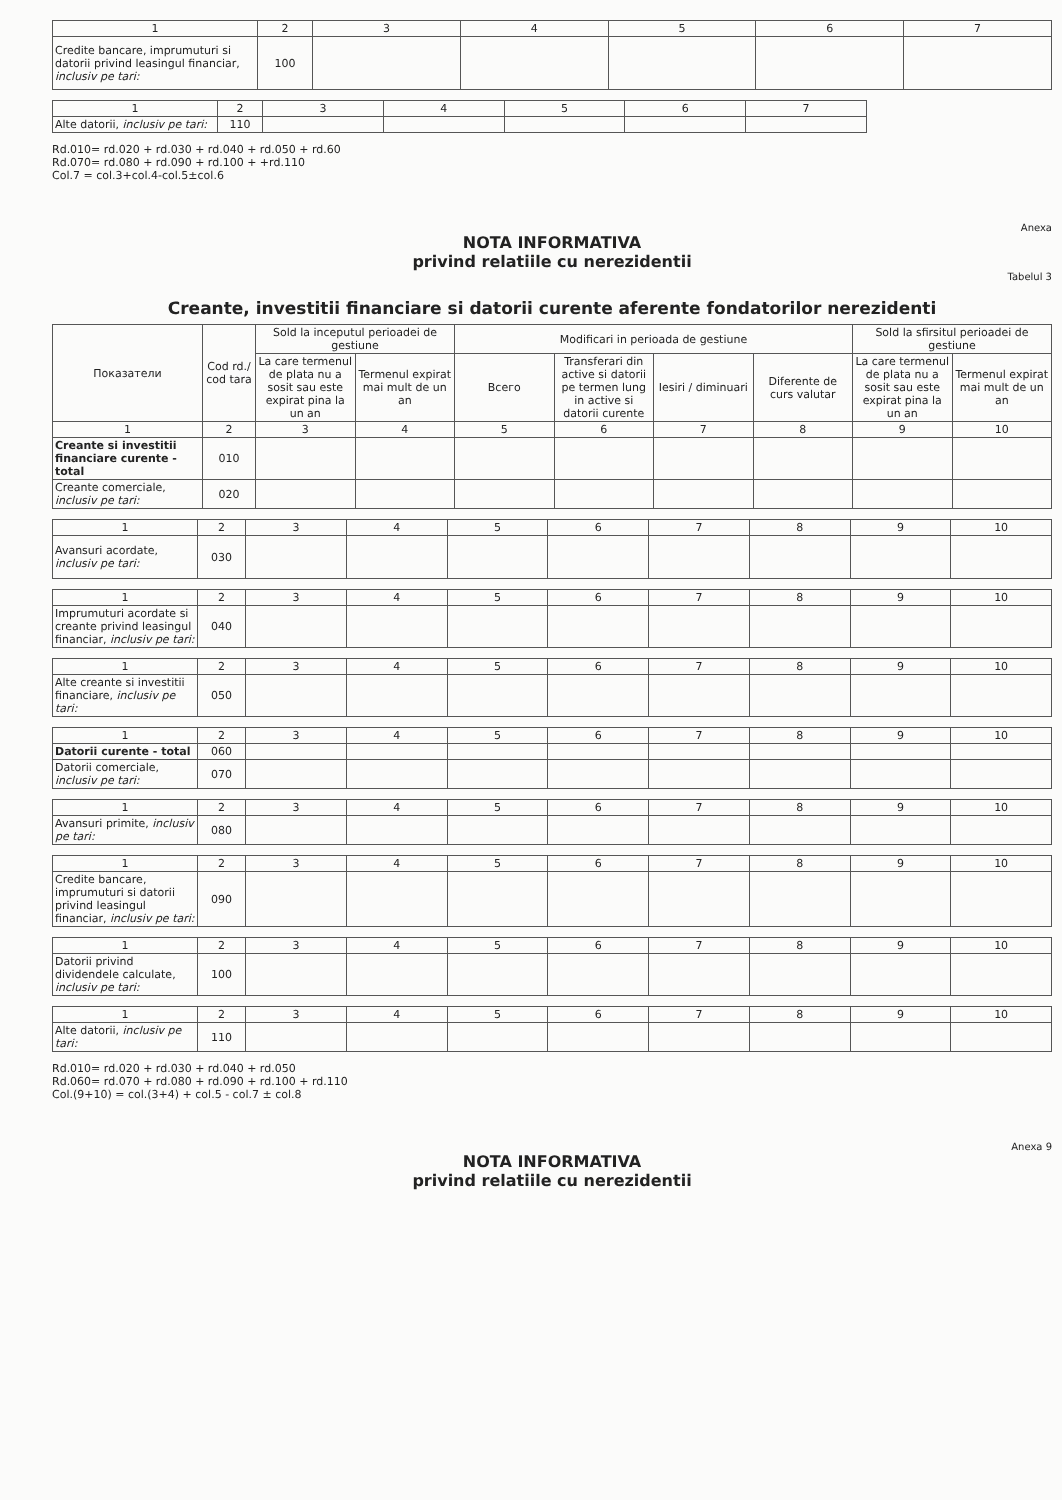| 1 | 2 | 3 | 4 | 5 | 6 | 7 |
| Credite bancare, imprumuturi si datorii privind leasingul financiar, inclusiv pe tari: | 100 | | | | | |
| 1 | 2 | 3 | 4 | 5 | 6 | 7 |
| Alte datorii, inclusiv pe tari: | 110 | | | | | |
Rd.010= rd.020 + rd.030 + rd.040 + rd.050 + rd.60
Rd.070= rd.080 + rd.090 + rd.100 + +rd.110
Col.7 = col.3+col.4-col.5±col.6
Anexa
NOTA INFORMATIVA
privind relatiile cu nerezidentii
Tabelul 3
Creante, investitii financiare si datorii curente aferente fondatorilor nerezidenti
| Показатели | Cod rd./ cod tara | Sold la inceputul perioadei de gestiune | | Modificari in perioada de gestiune | | | | Sold la sfirsitul perioadei de gestiune | |
| --- | --- | --- | --- | --- | --- | --- | --- | --- | --- |
| | | La care termenul de plata nu a sosit sau este expirat pina la un an | Termenul expirat mai mult de un an | Всего | Transferari din active si datorii pe termen lung in active si datorii curente | Iesiri / diminuari | Diferente de curs valutar | La care termenul de plata nu a sosit sau este expirat pina la un an | Termenul expirat mai mult de un an |
| 1 | 2 | 3 | 4 | 5 | 6 | 7 | 8 | 9 | 10 |
| Creante si investitii financiare curente - total | 010 | | | | | | | | |
| Creante comerciale, inclusiv pe tari: | 020 | | | | | | | | |
| 1 | 2 | 3 | 4 | 5 | 6 | 7 | 8 | 9 | 10 |
| Avansuri acordate, inclusiv pe tari: | 030 | | | | | | | | |
| 1 | 2 | 3 | 4 | 5 | 6 | 7 | 8 | 9 | 10 |
| Imprumuturi acordate si creante privind leasingul financiar, inclusiv pe tari: | 040 | | | | | | | | |
| 1 | 2 | 3 | 4 | 5 | 6 | 7 | 8 | 9 | 10 |
| Alte creante si investitii financiare, inclusiv pe tari: | 050 | | | | | | | | |
| 1 | 2 | 3 | 4 | 5 | 6 | 7 | 8 | 9 | 10 |
| Datorii curente - total | 060 | | | | | | | | |
| Datorii comerciale, inclusiv pe tari: | 070 | | | | | | | | |
| 1 | 2 | 3 | 4 | 5 | 6 | 7 | 8 | 9 | 10 |
| Avansuri primite, inclusiv pe tari: | 080 | | | | | | | | |
| 1 | 2 | 3 | 4 | 5 | 6 | 7 | 8 | 9 | 10 |
| Credite bancare, imprumuturi si datorii privind leasingul financiar, inclusiv pe tari: | 090 | | | | | | | | |
| 1 | 2 | 3 | 4 | 5 | 6 | 7 | 8 | 9 | 10 |
| Datorii privind dividendele calculate, inclusiv pe tari: | 100 | | | | | | | | |
| 1 | 2 | 3 | 4 | 5 | 6 | 7 | 8 | 9 | 10 |
| Alte datorii, inclusiv pe tari: | 110 | | | | | | | | |
Rd.010= rd.020 + rd.030 + rd.040 + rd.050
Rd.060= rd.070 + rd.080 + rd.090 + rd.100 + rd.110
Col.(9+10) = col.(3+4) + col.5 - col.7 ± col.8
Anexa 9
NOTA INFORMATIVA
privind relatiile cu nerezidentii